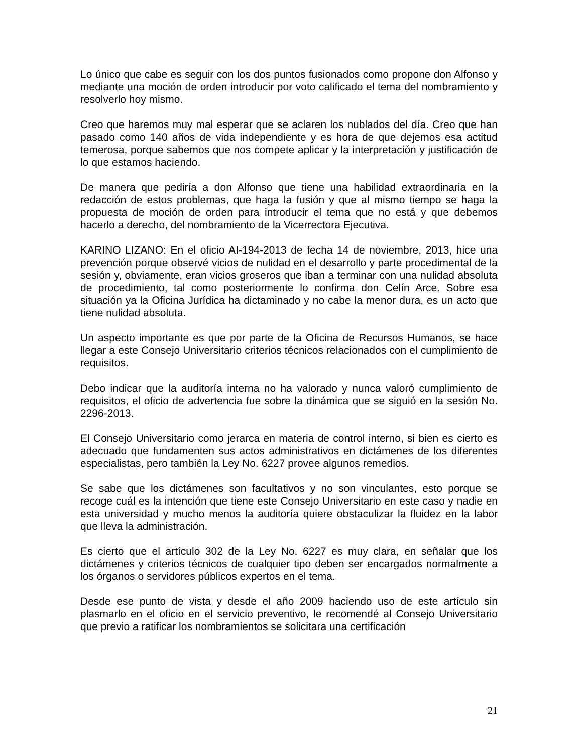Lo único que cabe es seguir con los dos puntos fusionados como propone don Alfonso y mediante una moción de orden introducir por voto calificado el tema del nombramiento y resolverlo hoy mismo.
Creo que haremos muy mal esperar que se aclaren los nublados del día. Creo que han pasado como 140 años de vida independiente y es hora de que dejemos esa actitud temerosa, porque sabemos que nos compete aplicar y la interpretación y justificación de lo que estamos haciendo.
De manera que pediría a don Alfonso que tiene una habilidad extraordinaria en la redacción de estos problemas, que haga la fusión y que al mismo tiempo se haga la propuesta de moción de orden para introducir el tema que no está y que debemos hacerlo a derecho, del nombramiento de la Vicerrectora Ejecutiva.
KARINO LIZANO: En el oficio AI-194-2013 de fecha 14 de noviembre, 2013, hice una prevención porque observé vicios de nulidad en el desarrollo y parte procedimental de la sesión y, obviamente, eran vicios groseros que iban a terminar con una nulidad absoluta de procedimiento, tal como posteriormente lo confirma don Celín Arce. Sobre esa situación ya la Oficina Jurídica ha dictaminado y no cabe la menor dura, es un acto que tiene nulidad absoluta.
Un aspecto importante es que por parte de la Oficina de Recursos Humanos, se hace llegar a este Consejo Universitario criterios técnicos relacionados con el cumplimiento de requisitos.
Debo indicar que la auditoría interna no ha valorado y nunca valoró cumplimiento de requisitos, el oficio de advertencia fue sobre la dinámica que se siguió en la sesión No. 2296-2013.
El Consejo Universitario como jerarca en materia de control interno, si bien es cierto es adecuado que fundamenten sus actos administrativos en dictámenes de los diferentes especialistas, pero también la Ley No. 6227 provee algunos remedios.
Se sabe que los dictámenes son facultativos y no son vinculantes, esto porque se recoge cuál es la intención que tiene este Consejo Universitario en este caso y nadie en esta universidad y mucho menos la auditoría quiere obstaculizar la fluidez en la labor que lleva la administración.
Es cierto que el artículo 302 de la Ley No. 6227 es muy clara, en señalar que los dictámenes y criterios técnicos de cualquier tipo deben ser encargados normalmente a los órganos o servidores públicos expertos en el tema.
Desde ese punto de vista y desde el año 2009 haciendo uso de este artículo sin plasmarlo en el oficio en el servicio preventivo, le recomendé al Consejo Universitario que previo a ratificar los nombramientos se solicitara una certificación
21